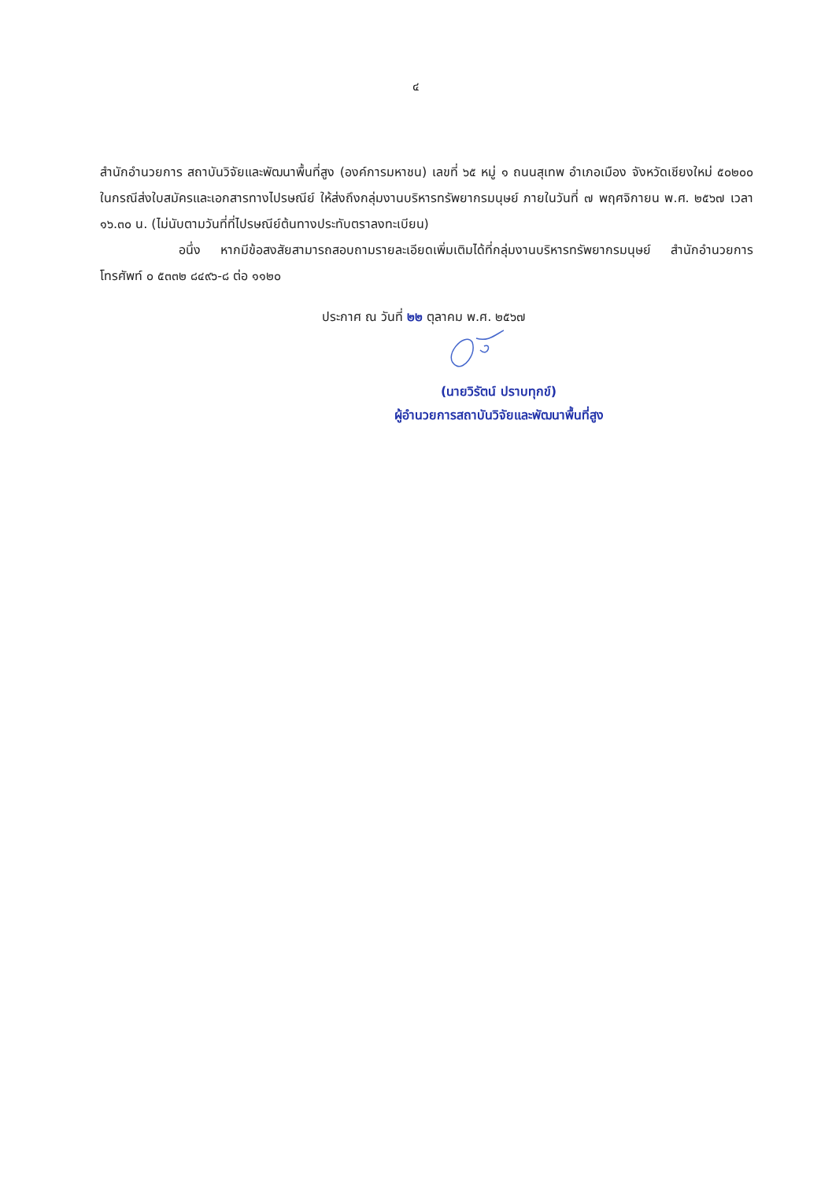๔
สำนักอำนวยการ สถาบันวิจัยและพัฒนาพื้นที่สูง (องค์การมหาชน) เลขที่ ๖๕ หมู่ ๑ ถนนสุเทพ อำเภอเมือง จังหวัดเชียงใหม่ ๕๐๒๐๐ ในกรณีส่งใบสมัครและเอกสารทางไปรษณีย์ ให้ส่งถึงกลุ่มงานบริหารทรัพยากรมนุษย์ ภายในวันที่ ๗ พฤศจิกายน พ.ศ. ๒๕๖๗ เวลา ๑๖.๓๐ น. (ไม่นับตามวันที่ที่ไปรษณีย์ต้นทางประทับตราลงทะเบียน)
อนึ่ง หากมีข้อสงสัยสามารถสอบถามรายละเอียดเพิ่มเติมได้ที่กลุ่มงานบริหารทรัพยากรมนุษย์ สำนักอำนวยการ โทรศัพท์ ๐ ๕๓๓๒ ๘๔๙๖-๘ ต่อ ๑๑๒๐
ประกาศ ณ วันที่ ๒๒ ตุลาคม พ.ศ. ๒๕๖๗
(นายวิรัตน์ ปราบทุกข์)
ผู้อำนวยการสถาบันวิจัยและพัฒนาพื้นที่สูง